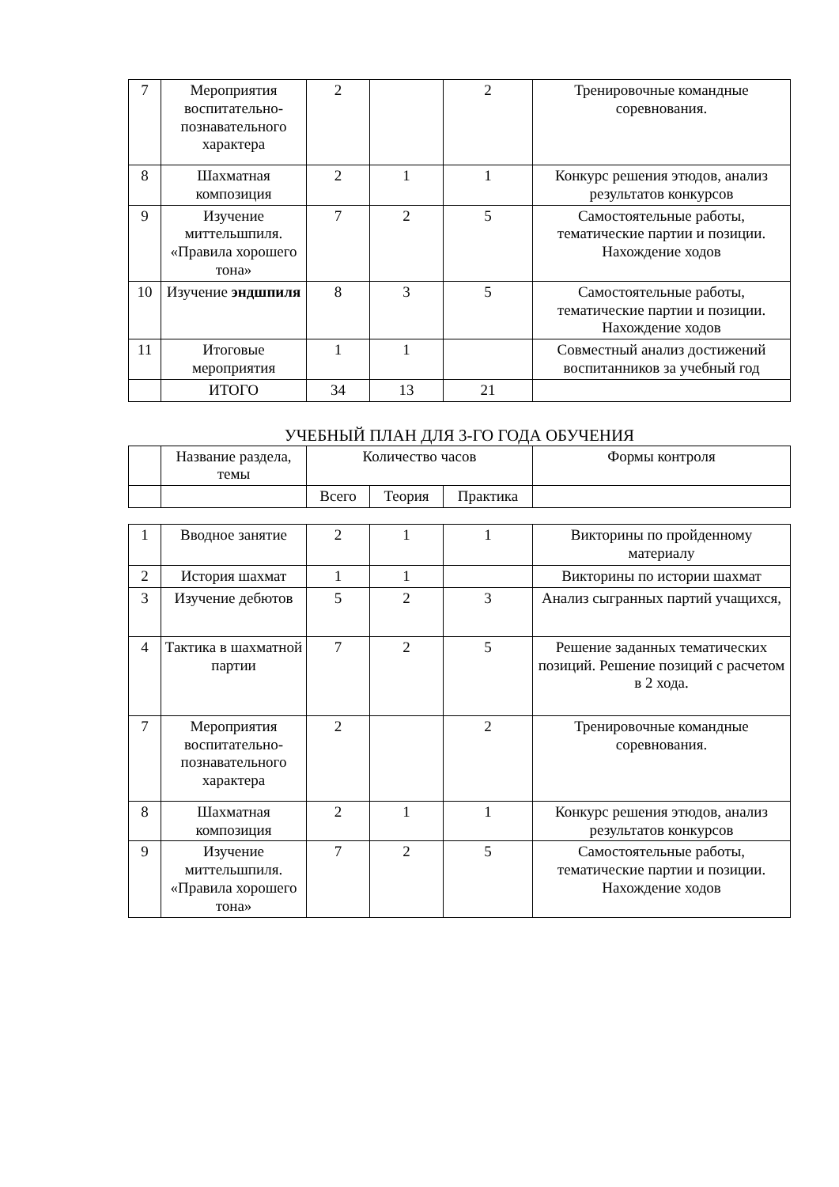| 7 | Мероприятия воспитательно-познавательного характера | 2 | | 2 | Тренировочные командные соревнования. |
| 8 | Шахматная композиция | 2 | 1 | 1 | Конкурс решения этюдов, анализ результатов конкурсов |
| 9 | Изучение миттельшпиля. «Правила хорошего тона» | 7 | 2 | 5 | Самостоятельные работы, тематические партии и позиции. Нахождение ходов |
| 10 | Изучение эндшпиля | 8 | 3 | 5 | Самостоятельные работы, тематические партии и позиции. Нахождение ходов |
| 11 | Итоговые мероприятия | 1 | 1 | | Совместный анализ достижений воспитанников за учебный год |
| | ИТОГО | 34 | 13 | 21 | |
УЧЕБНЫЙ ПЛАН ДЛЯ 3-ГО ГОДА ОБУЧЕНИЯ
| | Название раздела, темы | Количество часов | | | Формы контроля |
| --- | --- | --- | --- | --- | --- |
| | | Всего | Теория | Практика | |
| 1 | Вводное занятие | 2 | 1 | 1 | Викторины по пройденному материалу |
| 2 | История шахмат | 1 | 1 | | Викторины по истории шахмат |
| 3 | Изучение дебютов | 5 | 2 | 3 | Анализ сыгранных партий учащихся, |
| 4 | Тактика в шахматной партии | 7 | 2 | 5 | Решение заданных тематических позиций. Решение позиций с расчетом в 2 хода. |
| 7 | Мероприятия воспитательно-познавательного характера | 2 | | 2 | Тренировочные командные соревнования. |
| 8 | Шахматная композиция | 2 | 1 | 1 | Конкурс решения этюдов, анализ результатов конкурсов |
| 9 | Изучение миттельшпиля. «Правила хорошего тона» | 7 | 2 | 5 | Самостоятельные работы, тематические партии и позиции. Нахождение ходов |